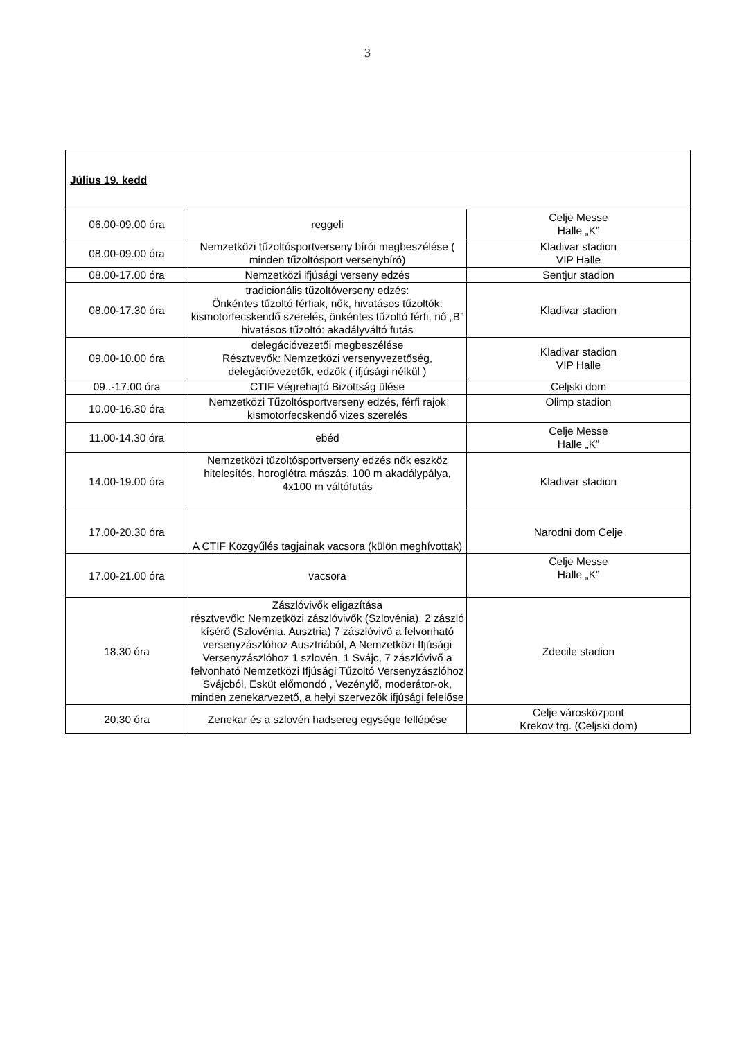3
| Július 19. kedd | | |
| 06.00-09.00 óra | reggeli | Celje Messe Halle „K” |
| 08.00-09.00 óra | Nemzetközi tűzoltósportverseny bírói megbeszélése ( minden tűzoltósport versenybíró) | Kladivar stadion VIP Halle |
| 08.00-17.00 óra | Nemzetközi ifjúsági verseny edzés | Sentjur stadion |
| 08.00-17.30 óra | tradicionális tűzoltóverseny edzés: Önkéntes tűzoltó férfiak, nők, hivatásos tűzoltók: kismotorfecskendő szerelés, önkéntes tűzoltó férfi, nő „B” hivatásos tűzoltó: akadályváltó futás | Kladivar stadion |
| 09.00-10.00 óra | delegációvezetői megbeszélése Résztvevők: Nemzetközi versenyvezetőség, delegációvezetők, edzők ( ifjúsági nélkül ) | Kladivar stadion VIP Halle |
| 09..-17.00 óra | CTIF Végrehajtó Bizottság ülése | Celjski dom |
| 10.00-16.30 óra | Nemzetközi Tűzoltósportverseny edzés, férfi rajok kismotorfecskendő vizes szerelés | Olimp stadion |
| 11.00-14.30 óra | ebéd | Celje Messe Halle „K” |
| 14.00-19.00 óra | Nemzetközi tűzoltósportverseny edzés nők eszköz hitelesítés, horoglétra mászás, 100 m akadálypálya, 4x100 m váltófutás | Kladivar stadion |
| 17.00-20.30 óra | A CTIF Közgyűlés tagjainak vacsora (külön meghívottak) | Narodni dom Celje |
| 17.00-21.00 óra | vacsora | Celje Messe Halle „K” |
| 18.30 óra | Zászlóvivők eligazítása résztvevők: Nemzetközi zászlóvivők (Szlovénia), 2 zászló kísérő (Szlovénia. Ausztria) 7 zászlóvivő a felvonható versenyzászlóhoz Ausztriából, A Nemzetközi Ifjúsági Versenyzászlóhoz 1 szlovén, 1 Svájc, 7 zászlóvivő a felvonható Nemzetközi Ifjúsági Tűzoltó Versenyzászlóhoz Svájcból, Esküt előmondó , Vezénylő, moderátor-ok, minden zenekarvezető, a helyi szervezők ifjúsági felelőse | Zdecile stadion |
| 20.30 óra | Zenekar és a szlovén hadsereg egysége fellépése | Celje városközpont Krekov trg. (Celjski dom) |